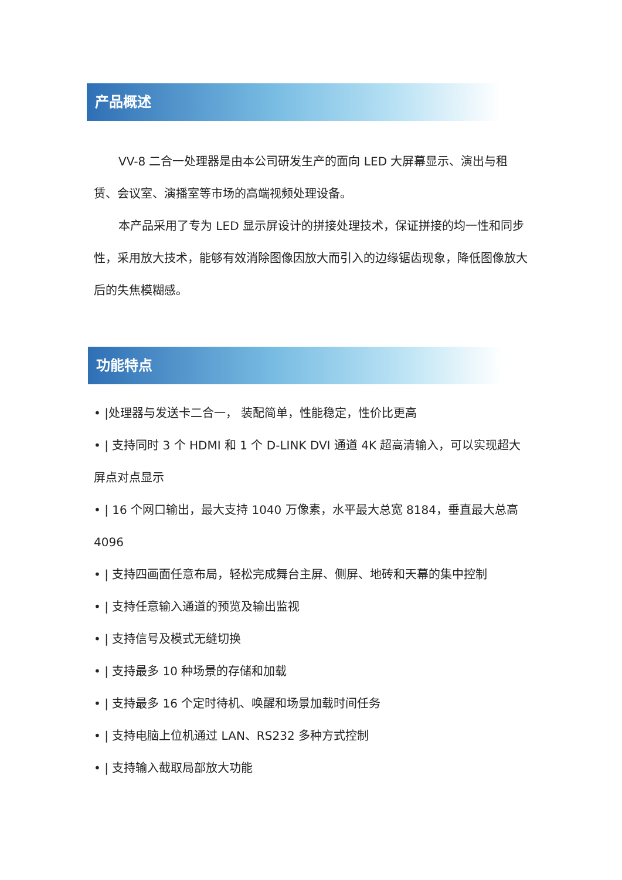产品概述
VV-8 二合一处理器是由本公司研发生产的面向 LED 大屏幕显示、演出与租赁、会议室、演播室等市场的高端视频处理设备。
本产品采用了专为 LED 显示屏设计的拼接处理技术，保证拼接的均一性和同步性，采用放大技术，能够有效消除图像因放大而引入的边缘锯齿现象，降低图像放大后的失焦模糊感。
功能特点
• |处理器与发送卡二合一， 装配简单，性能稳定，性价比更高
• | 支持同时 3 个 HDMI 和 1 个 D-LINK DVI 通道 4K 超高清输入，可以实现超大屏点对点显示
• | 16 个网口输出，最大支持 1040 万像素，水平最大总宽 8184，垂直最大总高 4096
• | 支持四画面任意布局，轻松完成舞台主屏、侧屏、地砖和天幕的集中控制
• | 支持任意输入通道的预览及输出监视
• | 支持信号及模式无缝切换
• | 支持最多 10 种场景的存储和加载
• | 支持最多 16 个定时待机、唤醒和场景加载时间任务
• | 支持电脑上位机通过 LAN、RS232 多种方式控制
• | 支持输入截取局部放大功能